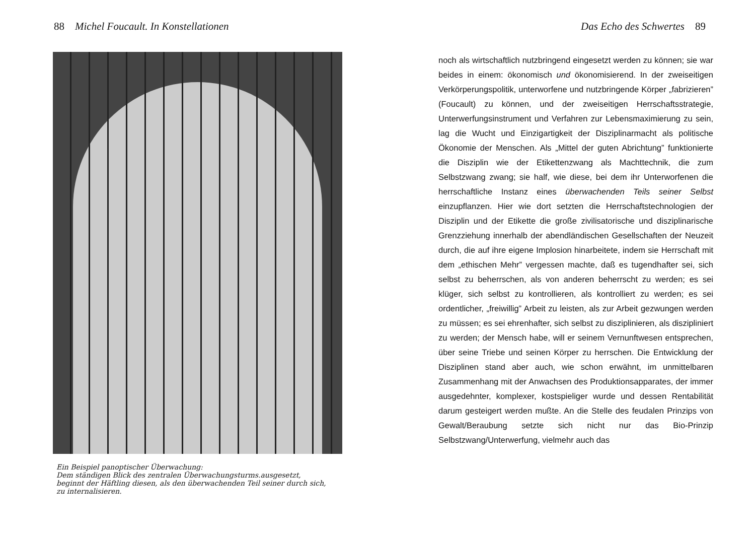88 Michel Foucault. In Konstellationen
Ein Beispiel panoptischer Überwachung:
Dem ständigen Blick des zentralen Überwachungsturms.ausgesetzt,
beginnt der Häftling diesen, als den überwachenden Teil seiner durch sich,
zu internalisieren.
Das Echo des Schwertes 89
noch als wirtschaftlich nutzbringend eingesetzt werden zu können; sie war beides in einem: ökonomisch und ökonomisierend. In der zweiseitigen Verkörperungspolitik, unterworfene und nutzbringende Körper „fabrizieren” (Foucault) zu können, und der zweiseitigen Herrschaftsstrategie, Unterwerfungsinstrument und Verfahren zur Lebensmaximierung zu sein, lag die Wucht und Einzigartigkeit der Disziplinarmacht als politische Ökonomie der Menschen. Als „Mittel der guten Abrichtung” funktionierte die Disziplin wie der Etikettenzwang als Machttechnik, die zum Selbstzwang zwang; sie half, wie diese, bei dem ihr Unterworfenen die herrschaftliche Instanz eines überwachenden Teils seiner Selbst einzupflanzen. Hier wie dort setzten die Herrschaftstechnologien der Disziplin und der Etikette die große zivilisatorische und disziplinarische Grenzziehung innerhalb der abendländischen Gesellschaften der Neuzeit durch, die auf ihre eigene Implosion hinarbeitete, indem sie Herrschaft mit dem „ethischen Mehr” vergessen machte, daß es tugendhafter sei, sich selbst zu beherrschen, als von anderen beherrscht zu werden; es sei klüger, sich selbst zu kontrollieren, als kontrolliert zu werden; es sei ordentlicher, „freiwillig” Arbeit zu leisten, als zur Arbeit gezwungen werden zu müssen; es sei ehrenhafter, sich selbst zu disziplinieren, als diszipliniert zu werden; der Mensch habe, will er seinem Vernunftwesen entsprechen, über seine Triebe und seinen Körper zu herrschen. Die Entwicklung der Disziplinen stand aber auch, wie schon erwähnt, im unmittelbaren Zusammenhang mit der Anwachsen des Produktionsapparates, der immer ausgedehnter, komplexer, kostspieliger wurde und dessen Rentabilität darum gesteigert werden mußte. An die Stelle des feudalen Prinzips von Gewalt/Beraubung setzte sich nicht nur das Bio-Prinzip Selbstzwang/Unterwerfung, vielmehr auch das